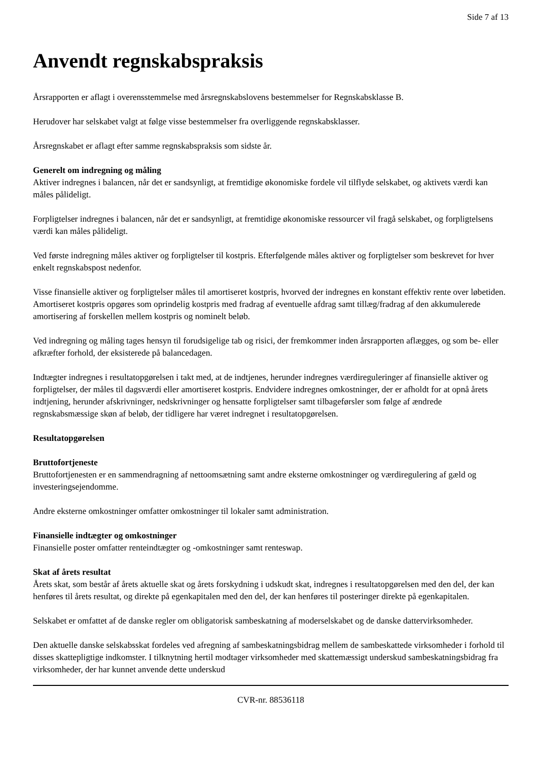Side 7 af 13
Anvendt regnskabspraksis
Årsrapporten er aflagt i overensstemmelse med årsregnskabslovens bestemmelser for Regnskabsklasse B.
Herudover har selskabet valgt at følge visse bestemmelser fra overliggende regnskabsklasser.
Årsregnskabet er aflagt efter samme regnskabspraksis som sidste år.
Generelt om indregning og måling
Aktiver indregnes i balancen, når det er sandsynligt, at fremtidige økonomiske fordele vil tilflyde selskabet, og aktivets værdi kan måles pålideligt.
Forpligtelser indregnes i balancen, når det er sandsynligt, at fremtidige økonomiske ressourcer vil fragå selskabet, og forpligtelsens værdi kan måles pålideligt.
Ved første indregning måles aktiver og forpligtelser til kostpris. Efterfølgende måles aktiver og forpligtelser som beskrevet for hver enkelt regnskabspost nedenfor.
Visse finansielle aktiver og forpligtelser måles til amortiseret kostpris, hvorved der indregnes en konstant effektiv rente over løbetiden. Amortiseret kostpris opgøres som oprindelig kostpris med fradrag af eventuelle afdrag samt tillæg/fradrag af den akkumulerede amortisering af forskellen mellem kostpris og nominelt beløb.
Ved indregning og måling tages hensyn til forudsigelige tab og risici, der fremkommer inden årsrapporten aflægges, og som be- eller afkræfter forhold, der eksisterede på balancedagen.
Indtægter indregnes i resultatopgørelsen i takt med, at de indtjenes, herunder indregnes værdireguleringer af finansielle aktiver og forpligtelser, der måles til dagsværdi eller amortiseret kostpris. Endvidere indregnes omkostninger, der er afholdt for at opnå årets indtjening, herunder afskrivninger, nedskrivninger og hensatte forpligtelser samt tilbageførsler som følge af ændrede regnskabsmæssige skøn af beløb, der tidligere har været indregnet i resultatopgørelsen.
Resultatopgørelsen
Bruttofortjeneste
Bruttofortjenesten er en sammendragning af nettoomsætning samt andre eksterne omkostninger og værdiregulering af gæld og investeringsejendomme.
Andre eksterne omkostninger omfatter omkostninger til lokaler samt administration.
Finansielle indtægter og omkostninger
Finansielle poster omfatter renteindtægter og -omkostninger samt renteswap.
Skat af årets resultat
Årets skat, som består af årets aktuelle skat og årets forskydning i udskudt skat, indregnes i resultatopgørelsen med den del, der kan henføres til årets resultat, og direkte på egenkapitalen med den del, der kan henføres til posteringer direkte på egenkapitalen.
Selskabet er omfattet af de danske regler om obligatorisk sambeskatning af moderselskabet og de danske dattervirksomheder.
Den aktuelle danske selskabsskat fordeles ved afregning af sambeskatningsbidrag mellem de sambeskattede virksomheder i forhold til disses skattepligtige indkomster. I tilknytning hertil modtager virksomheder med skattemæssigt underskud sambeskatningsbidrag fra virksomheder, der har kunnet anvende dette underskud
CVR-nr. 88536118